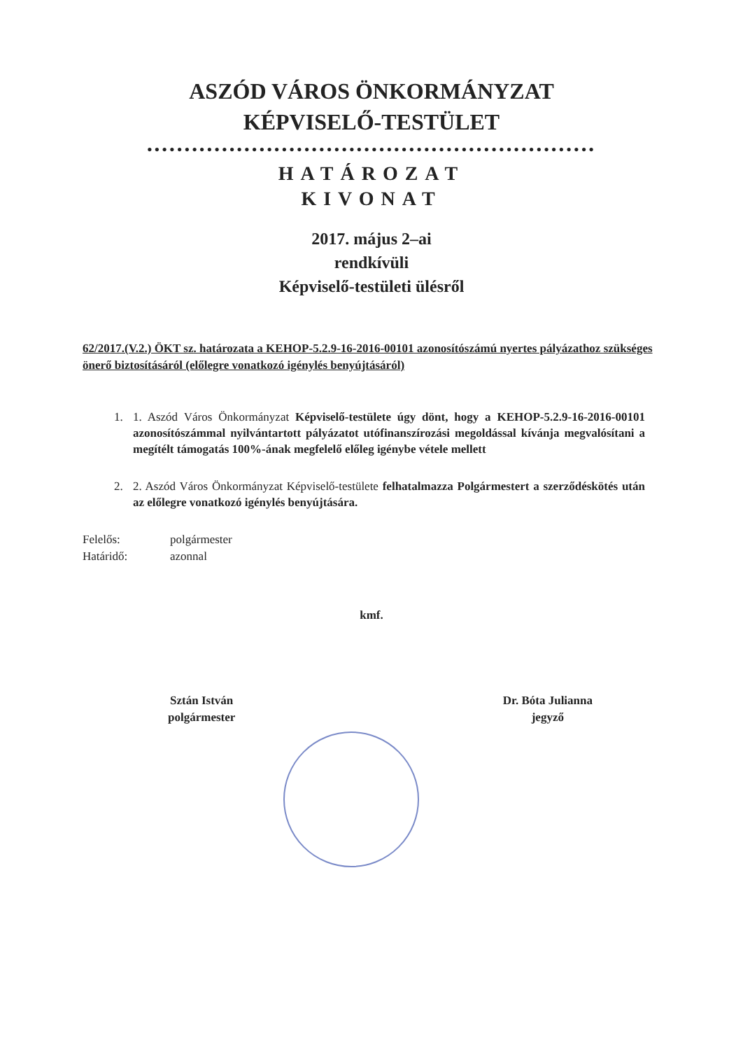ASZÓD VÁROS ÖNKORMÁNYZAT
KÉPVISELŐ-TESTÜLET
••••••••••••••••••••••••••••••••••••••••••••••••••••••••••••
HATÁROZAT
KIVONAT
2017. május 2–ai
rendkívüli
Képviselő-testületi ülésről
62/2017.(V.2.) ÖKT sz. határozata a KEHOP-5.2.9-16-2016-00101 azonosítószámú nyertes pályázathoz szükséges önerő biztosításáról (előlegre vonatkozó igénylés benyújtásáról)
1. 1. Aszód Város Önkormányzat Képviselő-testülete úgy dönt, hogy a KEHOP-5.2.9-16-2016-00101 azonosítószámmal nyilvántartott pályázatot utófinanszírozási megoldással kívánja megvalósítani a megítélt támogatás 100%-ának megfelelő előleg igénybe vétele mellett
2. 2. Aszód Város Önkormányzat Képviselő-testülete felhatalmazza Polgármestert a szerződéskötés után az előlegre vonatkozó igénylés benyújtására.
Felelős: polgármester
Határidő: azonnal
kmf.
Sztán István
polgármester
Dr. Bóta Julianna
jegyző